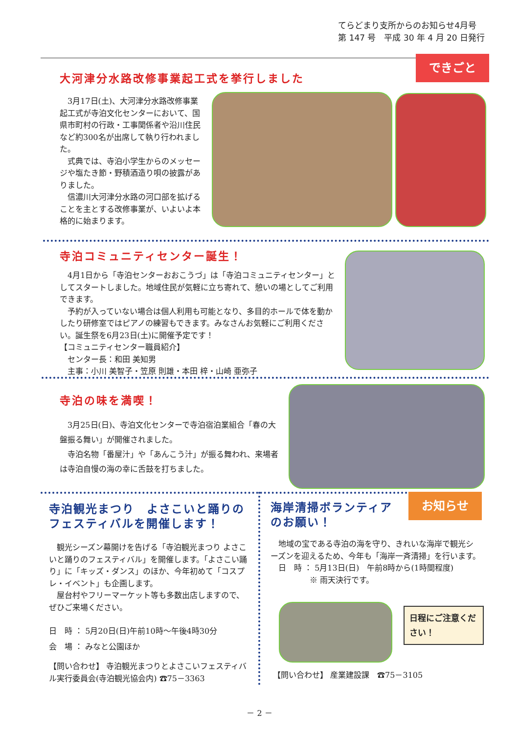てらどまり支所からのお知らせ4月号
第 147 号　平成 30 年 4 月 20 日発行
できごと
大河津分水路改修事業起工式を挙行しました
　3月17日(土)、大河津分水路改修事業起工式が寺泊文化センターにおいて、国県市町村の行政・工事関係者や沿川住民など約300名が出席して執り行われました。
　式典では、寺泊小学生からのメッセージや塩たき節・野積酒造り唄の披露がありました。
　信濃川大河津分水路の河口部を拡げることを主とする改修事業が、いよいよ本格的に始まります。
寺泊コミュニティセンター誕生！
　4月1日から「寺泊センターおおこうづ」は「寺泊コミュニティセンター」としてスタートしました。地域住民が気軽に立ち寄れて、憩いの場としてご利用できます。
　予約が入っていない場合は個人利用も可能となり、多目的ホールで体を動かしたり研修室ではピアノの練習もできます。みなさんお気軽にご利用ください。誕生祭を6月23日(土)に開催予定です！
【コミュニティセンター職員紹介】
　センター長：和田 美知男
　主事：小川 美智子・笠原 則雄・本田 梓・山崎 亜弥子
寺泊の味を満喫！
　3月25日(日)、寺泊文化センターで寺泊宿泊業組合「春の大盤振る舞い」が開催されました。
　寺泊名物「番屋汁」や「あんこう汁」が振る舞われ、来場者は寺泊自慢の海の幸に舌鼓を打ちました。
寺泊観光まつり　よさこいと踊りのフェスティバルを開催します！
　観光シーズン幕開けを告げる「寺泊観光まつり よさこいと踊りのフェスティバル」を開催します。「よさこい踊り」に「キッズ・ダンス」のほか、今年初めて「コスプレ・イベント」も企画します。
　屋台村やフリーマーケット等も多数出店しますので、ぜひご来場ください。
日　時 ： 5月20日(日)午前10時～午後4時30分
会　場 ： みなと公園ほか
【問い合わせ】 寺泊観光まつりとよさこいフェスティバル実行委員会(寺泊観光協会内) ☎75－3363
海岸清掃ボランティアのお願い！ お知らせ
　地域の宝である寺泊の海を守り、きれいな海岸で観光シーズンを迎えるため、今年も「海岸一斉清掃」を行います。
　日　時 ： 5月13日(日)　午前8時から(1時間程度)
　　　　　※ 雨天決行です。
日程にご注意ください！
【問い合わせ】 産業建設課　☎75－3105
－ 2 －